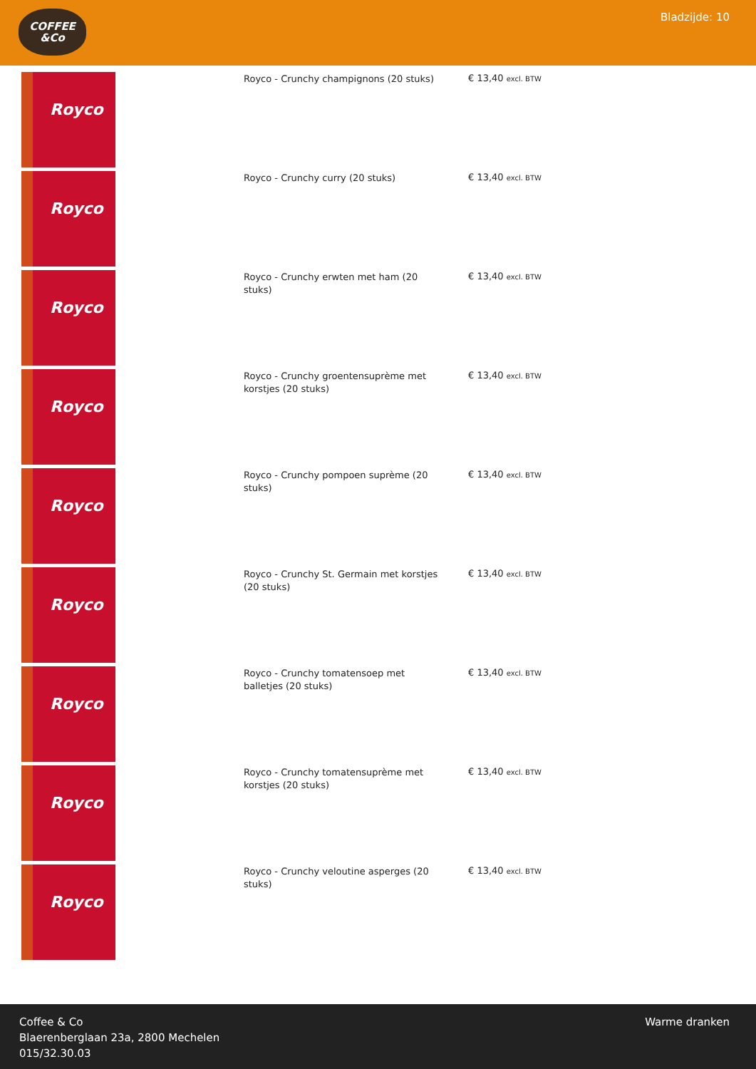COFFEE
&Co
Bladzijde: 10
Royco
Royco - Crunchy champignons (20 stuks)
€ 13,40 excl. BTW
Royco
Royco - Crunchy curry (20 stuks)
€ 13,40 excl. BTW
Royco
Royco - Crunchy erwten met ham (20 stuks)
€ 13,40 excl. BTW
Royco
Royco - Crunchy groentensuprème met korstjes (20 stuks)
€ 13,40 excl. BTW
Royco
Royco - Crunchy pompoen suprème (20 stuks)
€ 13,40 excl. BTW
Royco
Royco - Crunchy St. Germain met korstjes (20 stuks)
€ 13,40 excl. BTW
Royco
Royco - Crunchy tomatensoep met balletjes (20 stuks)
€ 13,40 excl. BTW
Royco
Royco - Crunchy tomatensuprème met korstjes (20 stuks)
€ 13,40 excl. BTW
Royco
Royco - Crunchy veloutine asperges (20 stuks)
€ 13,40 excl. BTW
Coffee & Co
Blaerenberglaan 23a, 2800 Mechelen
015/32.30.03
Warme dranken